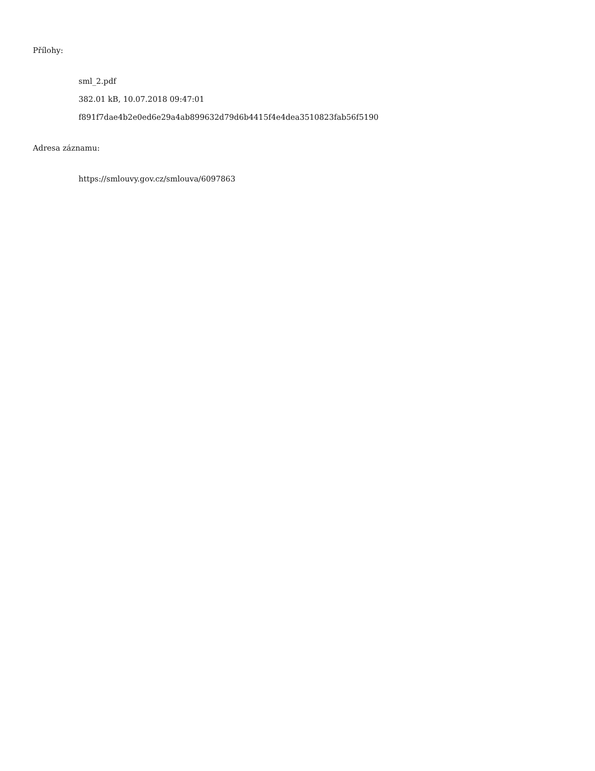Přílohy:
sml_2.pdf
382.01 kB, 10.07.2018 09:47:01
f891f7dae4b2e0ed6e29a4ab899632d79d6b4415f4e4dea3510823fab56f5190
Adresa záznamu:
https://smlouvy.gov.cz/smlouva/6097863